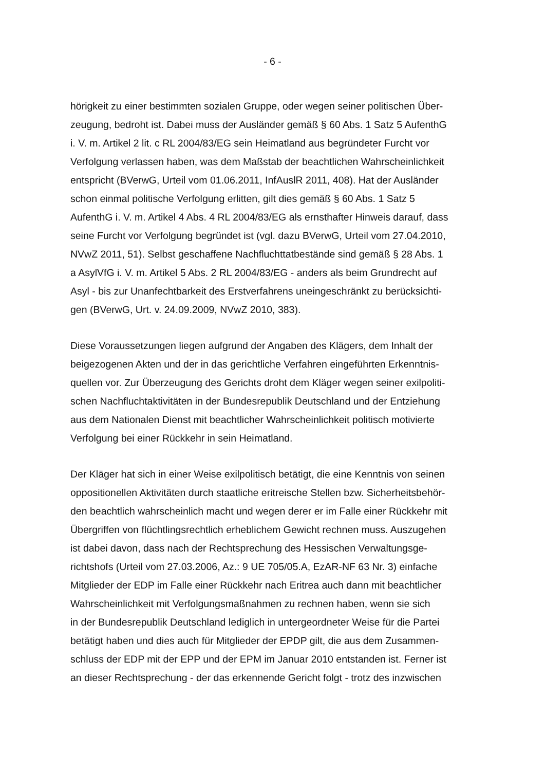- 6 -
hörigkeit zu einer bestimmten sozialen Gruppe, oder wegen seiner politischen Über-
zeugung, bedroht ist. Dabei muss der Ausländer gemäß § 60 Abs. 1 Satz 5 AufenthG
i. V. m. Artikel 2 lit. c RL 2004/83/EG sein Heimatland aus begründeter Furcht vor
Verfolgung verlassen haben, was dem Maßstab der beachtlichen Wahrscheinlichkeit
entspricht (BVerwG, Urteil vom 01.06.2011, InfAuslR 2011, 408). Hat der Ausländer
schon einmal politische Verfolgung erlitten, gilt dies gemäß § 60 Abs. 1 Satz 5
AufenthG i. V. m. Artikel 4 Abs. 4 RL 2004/83/EG als ernsthafter Hinweis darauf, dass
seine Furcht vor Verfolgung begründet ist (vgl. dazu BVerwG, Urteil vom 27.04.2010,
NVwZ 2011, 51). Selbst geschaffene Nachfluchttatbestände sind gemäß § 28 Abs. 1
a AsylVfG i. V. m. Artikel 5 Abs. 2 RL 2004/83/EG - anders als beim Grundrecht auf
Asyl - bis zur Unanfechtbarkeit des Erstverfahrens uneingeschränkt zu berücksichti-
gen (BVerwG, Urt. v. 24.09.2009, NVwZ 2010, 383).
Diese Voraussetzungen liegen aufgrund der Angaben des Klägers, dem Inhalt der
beigezogenen Akten und der in das gerichtliche Verfahren eingeführten Erkenntnis-
quellen vor. Zur Überzeugung des Gerichts droht dem Kläger wegen seiner exilpoliti-
schen Nachfluchtaktivitäten in der Bundesrepublik Deutschland und der Entziehung
aus dem Nationalen Dienst mit beachtlicher Wahrscheinlichkeit politisch motivierte
Verfolgung bei einer Rückkehr in sein Heimatland.
Der Kläger hat sich in einer Weise exilpolitisch betätigt, die eine Kenntnis von seinen
oppositionellen Aktivitäten durch staatliche eritreische Stellen bzw. Sicherheitsbehör-
den beachtlich wahrscheinlich macht und wegen derer er im Falle einer Rückkehr mit
Übergriffen von flüchtlingsrechtlich erheblichem Gewicht rechnen muss. Auszugehen
ist dabei davon, dass nach der Rechtsprechung des Hessischen Verwaltungsge-
richtshofs (Urteil vom 27.03.2006, Az.: 9 UE 705/05.A, EzAR-NF 63 Nr. 3) einfache
Mitglieder der EDP im Falle einer Rückkehr nach Eritrea auch dann mit beachtlicher
Wahrscheinlichkeit mit Verfolgungsmaßnahmen zu rechnen haben, wenn sie sich
in der Bundesrepublik Deutschland lediglich in untergeordneter Weise für die Partei
betätigt haben und dies auch für Mitglieder der EPDP gilt, die aus dem Zusammen-
schluss der EDP mit der EPP und der EPM im Januar 2010 entstanden ist. Ferner ist
an dieser Rechtsprechung - der das erkennende Gericht folgt - trotz des inzwischen